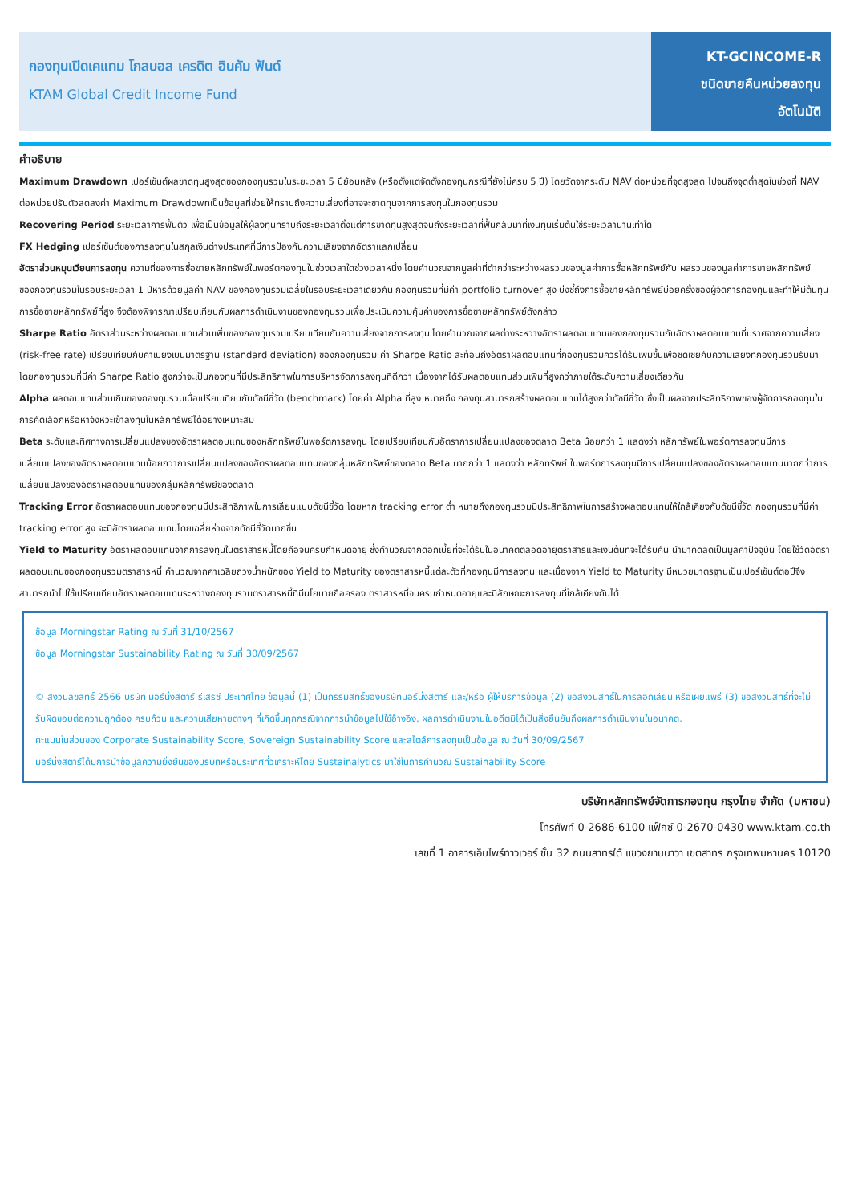กองทุนเปิดเคแทม โกลบอล เครดิต อินคัม ฟันด์
KTAM Global Credit Income Fund
KT-GCINCOME-R
ชนิดขายคืนหน่วยลงทุน
อัตโนมัติ
คำอธิบาย
Maximum Drawdown เปอร์เซ็นต์ผลขาดทุนสูงสุดของกองทุนรวมในระยะเวลา 5 ปีย้อนหลัง (หรือตั้งแต่จัดตั้งกองทุนกรณีที่ยังไม่ครบ 5 ปี) โดยวัดจากระดับ NAV ต่อหน่วยที่จุดสูงสุด ไปจนถึงจุดต่ำสุดในช่วงที่ NAV ต่อหน่วยปรับตัวลดลงค่า Maximum Drawdownเป็นข้อมูลที่ช่วยให้ทราบถึงความเสี่ยงที่อาจจะขาดทุนจากการลงทุนในกองทุนรวม
Recovering Period ระยะเวลาการฟื้นตัว เพื่อเป็นข้อมูลให้ผู้ลงทุนทราบถึงระยะเวลาตั้งแต่การขาดทุนสูงสุดจนถึงระยะเวลาที่ฟื้นกลับมาที่เงินทุนเริ่มต้นใช้ระยะเวลานานเท่าใด
FX Hedging เปอร์เซ็นต์ของการลงทุนในสกุลเงินต่างประเทศที่มีการป้องกันความเสี่ยงจากอัตราแลกเปลี่ยน
อัตราส่วนหมุนเวียนการลงทุน ความถี่ของการซื้อขายหลักทรัพย์ในพอร์ตกองทุนในช่วงเวลาใดช่วงเวลาหนึ่ง โดยคำนวณจากมูลค่าที่ต่ำกว่าระหว่างผลรวมของมูลค่าการซื้อหลักทรัพย์กับ ผลรวมของมูลค่าการขายหลักทรัพย์ของกองทุนรวมในรอบระยะเวลา 1 ปีหารด้วยมูลค่า NAV ของกองทุนรวมเฉลี่ยในรอบระยะเวลาเดียวกัน กองทุนรวมที่มีค่า portfolio turnover สูง บ่งชี้ถึงการซื้อขายหลักทรัพย์บ่อยครั้งของผู้จัดการกองทุนและทำให้มีต้นทุนการซื้อขายหลักทรัพย์ที่สูง จึงต้องพิจารณาเปรียบเทียบกับผลการดำเนินงานของกองทุนรวมเพื่อประเมินความคุ้มค่าของการซื้อขายหลักทรัพย์ดังกล่าว
Sharpe Ratio อัตราส่วนระหว่างผลตอบแทนส่วนเพิ่มของกองทุนรวมเปรียบเทียบกับความเสี่ยงจากการลงทุน โดยคำนวณจากผลต่างระหว่างอัตราผลตอบแทนของกองทุนรวมกับอัตราผลตอบแทนที่ปราศจากความเสี่ยง (risk-free rate) เปรียบเทียบกับค่าเบี่ยงเบนมาตรฐาน (standard deviation) ของกองทุนรวม ค่า Sharpe Ratio สะท้อนถึงอัตราผลตอบแทนที่กองทุนรวมควรได้รับเพิ่มขึ้นเพื่อชดเชยกับความเสี่ยงที่กองทุนรวมรับมา โดยกองทุนรวมที่มีค่า Sharpe Ratio สูงกว่าจะเป็นกองทุนที่มีประสิทธิภาพในการบริหารจัดการลงทุนที่ดีกว่า เนื่องจากได้รับผลตอบแทนส่วนเพิ่มที่สูงกว่าภายใต้ระดับความเสี่ยงเดียวกัน
Alpha ผลตอบแทนส่วนเกินของกองทุนรวมเมื่อเปรียบเทียบกับดัชนีชี้วัด (benchmark) โดยค่า Alpha ที่สูง หมายถึง กองทุนสามารถสร้างผลตอบแทนได้สูงกว่าดัชนีชี้วัด ซึ่งเป็นผลจากประสิทธิภาพของผู้จัดการกองทุนในการคัดเลือกหรือหาจังหวะเข้าลงทุนในหลักทรัพย์ได้อย่างเหมาะสม
Beta ระดับและทิศทางการเปลี่ยนแปลงของอัตราผลตอบแทนของหลักทรัพย์ในพอร์ตการลงทุน โดยเปรียบเทียบกับอัตราการเปลี่ยนแปลงของตลาด Beta น้อยกว่า 1 แสดงว่า หลักทรัพย์ในพอร์ตการลงทุนมีการเปลี่ยนแปลงของอัตราผลตอบแทนน้อยกว่าการเปลี่ยนแปลงของอัตราผลตอบแทนของกลุ่มหลักทรัพย์ของตลาด Beta มากกว่า 1 แสดงว่า หลักทรัพย์ ในพอร์ตการลงทุนมีการเปลี่ยนแปลงของอัตราผลตอบแทนมากกว่าการเปลี่ยนแปลงของอัตราผลตอบแทนของกลุ่มหลักทรัพย์ของตลาด
Tracking Error อัตราผลตอบแทนของกองทุนมีประสิทธิภาพในการเลียนแบบดัชนีชี้วัด โดยหาก tracking error ต่ำ หมายถึงกองทุนรวมมีประสิทธิภาพในการสร้างผลตอบแทนให้ใกล้เคียงกับดัชนีชี้วัด กองทุนรวมที่มีค่า tracking error สูง จะมีอัตราผลตอบแทนโดยเฉลี่ยห่างจากดัชนีชี้วัดมากขึ้น
Yield to Maturity อัตราผลตอบแทนจากการลงทุนในตราสารหนี้โดยถือจนครบกำหนดอายุ ซึ่งคำนวณจากดอกเบี้ยที่จะได้รับในอนาคตตลอดอายุตราสารและเงินต้นที่จะได้รับคืน นำมาคิดลดเป็นมูลค่าปัจจุบัน โดยใช้วัดอัตราผลตอบแทนของกองทุนรวมตราสารหนี้ คำนวณจากค่าเฉลี่ยถ่วงน้ำหนักของ Yield to Maturity ของตราสารหนี้แต่ละตัวที่กองทุนมีการลงทุน และเนื่องจาก Yield to Maturity มีหน่วยมาตรฐานเป็นเปอร์เซ็นต์ต่อปีจึงสามารถนำไปใช้เปรียบเทียบอัตราผลตอบแทนระหว่างกองทุนรวมตราสารหนี้ที่มีนโยบายถือครอง ตราสารหนี้จนครบกำหนดอายุและมีลักษณะการลงทุนที่ใกล้เคียงกันได้
ข้อมูล Morningstar Rating ณ วันที่ 31/10/2567
ข้อมูล Morningstar Sustainability Rating ณ วันที่ 30/09/2567
© สงวนลิขสิทธิ์ 2566 บริษัท มอร์นิ่งสตาร์ รีเสิรช์ ประเทศไทย ข้อมูลนี้ (1) เป็นกรรมสิทธิ์ของบริษัทมอร์นิ่งสตาร์ และ/หรือ ผู้ให้บริการข้อมูล (2) ขอสงวนสิทธิ์ในการลอกเลียน หรือเผยแพร่ (3) ขอสงวนสิทธิ์ที่จะไม่รับผิดชอบต่อความถูกต้อง ครบถ้วน และความเสียหายต่างๆ ที่เกิดขึ้นทุกกรณีจากการนำข้อมูลไปใช้อ้างอิง, ผลการดำเนินงานในอดีตมิได้เป็นสิ่งยืนยันถึงผลการดำเนินงานในอนาคต.
คะแนนในส่วนของ Corporate Sustainability Score, Sovereign Sustainability Score และสไตล์การลงทุนเป็นข้อมูล ณ วันที่ 30/09/2567
มอร์นิ่งสตาร์ได้มีการนำข้อมูลความยั่งยืนของบริษัทหรือประเทศที่วิเคราะห์โดย Sustainalytics มาใช้ในการคำนวณ Sustainability Score
บริษัทหลักทรัพย์จัดการกองทุน กรุงไทย จำกัด (มหาชน)
โทรศัพท์ 0-2686-6100 แฟ็กซ์ 0-2670-0430 www.ktam.co.th
เลขที่ 1 อาคารเอ็มไพร์ทาวเวอร์ ชั้น 32 ถนนสาทรใต้ แขวงยานนาวา เขตสาทร กรุงเทพมหานคร 10120